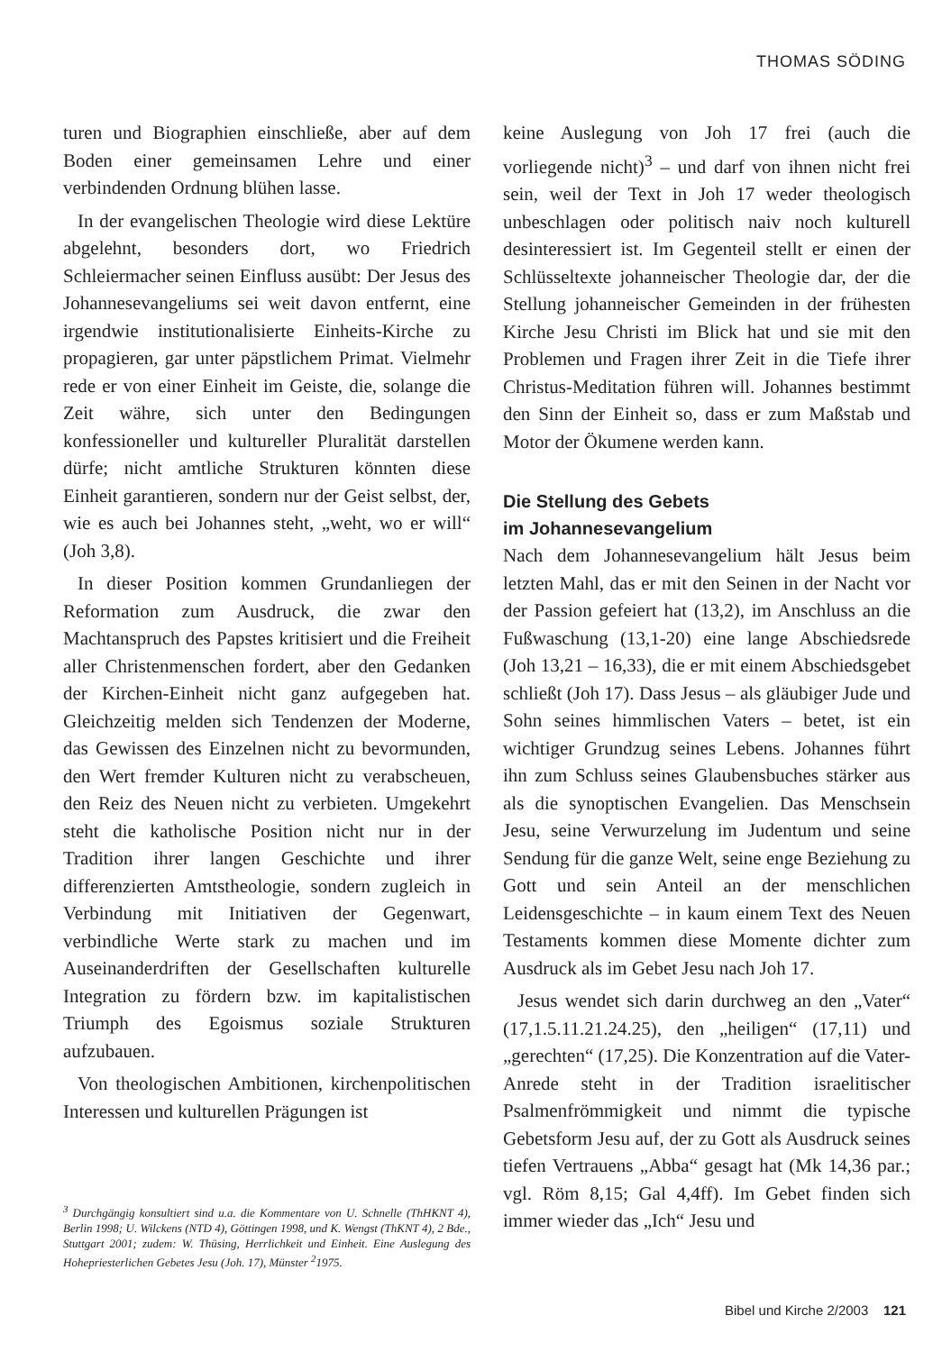THOMAS SÖDING
turen und Biographien einschließe, aber auf dem Boden einer gemeinsamen Lehre und einer verbindenden Ordnung blühen lasse.
In der evangelischen Theologie wird diese Lektüre abgelehnt, besonders dort, wo Friedrich Schleiermacher seinen Einfluss ausübt: Der Jesus des Johannesevangeliums sei weit davon entfernt, eine irgendwie institutionalisierte Einheits-Kirche zu propagieren, gar unter päpstlichem Primat. Vielmehr rede er von einer Einheit im Geiste, die, solange die Zeit währe, sich unter den Bedingungen konfessioneller und kultureller Pluralität darstellen dürfe; nicht amtliche Strukturen könnten diese Einheit garantieren, sondern nur der Geist selbst, der, wie es auch bei Johannes steht, „weht, wo er will“ (Joh 3,8).
In dieser Position kommen Grundanliegen der Reformation zum Ausdruck, die zwar den Machtanspruch des Papstes kritisiert und die Freiheit aller Christenmenschen fordert, aber den Gedanken der Kirchen-Einheit nicht ganz aufgegeben hat. Gleichzeitig melden sich Tendenzen der Moderne, das Gewissen des Einzelnen nicht zu bevormunden, den Wert fremder Kulturen nicht zu verabscheuen, den Reiz des Neuen nicht zu verbieten. Umgekehrt steht die katholische Position nicht nur in der Tradition ihrer langen Geschichte und ihrer differenzierten Amtstheologie, sondern zugleich in Verbindung mit Initiativen der Gegenwart, verbindliche Werte stark zu machen und im Auseinanderdriften der Gesellschaften kulturelle Integration zu fördern bzw. im kapitalistischen Triumph des Egoismus soziale Strukturen aufzubauen.
Von theologischen Ambitionen, kirchenpolitischen Interessen und kulturellen Prägungen ist
<sup>3</sup> Durchgängig konsultiert sind u.a. die Kommentare von U. Schnelle (ThHKNT 4), Berlin 1998; U. Wilckens (NTD 4), Göttingen 1998, und K. Wengst (ThKNT 4), 2 Bde., Stuttgart 2001; zudem: W. Thüsing, Herrlichkeit und Einheit. Eine Auslegung des Hohepriesterlichen Gebetes Jesu (Joh. 17), Münster <sup>2</sup>1975.
keine Auslegung von Joh 17 frei (auch die vorliegende nicht)<sup>3</sup> – und darf von ihnen nicht frei sein, weil der Text in Joh 17 weder theologisch unbeschlagen oder politisch naiv noch kulturell desinteressiert ist. Im Gegenteil stellt er einen der Schlüsseltexte johanneischer Theologie dar, der die Stellung johanneischer Gemeinden in der frühesten Kirche Jesu Christi im Blick hat und sie mit den Problemen und Fragen ihrer Zeit in die Tiefe ihrer Christus-Meditation führen will. Johannes bestimmt den Sinn der Einheit so, dass er zum Maßstab und Motor der Ökumene werden kann.
Die Stellung des Gebets
im Johannesevangelium
Nach dem Johannesevangelium hält Jesus beim letzten Mahl, das er mit den Seinen in der Nacht vor der Passion gefeiert hat (13,2), im Anschluss an die Fußwaschung (13,1-20) eine lange Abschiedsrede (Joh 13,21 – 16,33), die er mit einem Abschiedsgebet schließt (Joh 17). Dass Jesus – als gläubiger Jude und Sohn seines himmlischen Vaters – betet, ist ein wichtiger Grundzug seines Lebens. Johannes führt ihn zum Schluss seines Glaubensbuches stärker aus als die synoptischen Evangelien. Das Menschsein Jesu, seine Verwurzelung im Judentum und seine Sendung für die ganze Welt, seine enge Beziehung zu Gott und sein Anteil an der menschlichen Leidensgeschichte – in kaum einem Text des Neuen Testaments kommen diese Momente dichter zum Ausdruck als im Gebet Jesu nach Joh 17.
Jesus wendet sich darin durchweg an den „Vater“ (17,1.5.11.21.24.25), den „heiligen“ (17,11) und „gerechten“ (17,25). Die Konzentration auf die Vater-Anrede steht in der Tradition israelitischer Psalmenfrömmigkeit und nimmt die typische Gebetsform Jesu auf, der zu Gott als Ausdruck seines tiefen Vertrauens „Abba“ gesagt hat (Mk 14,36 par.; vgl. Röm 8,15; Gal 4,4ff). Im Gebet finden sich immer wieder das „Ich“ Jesu und
Bibel und Kirche 2/2003 121